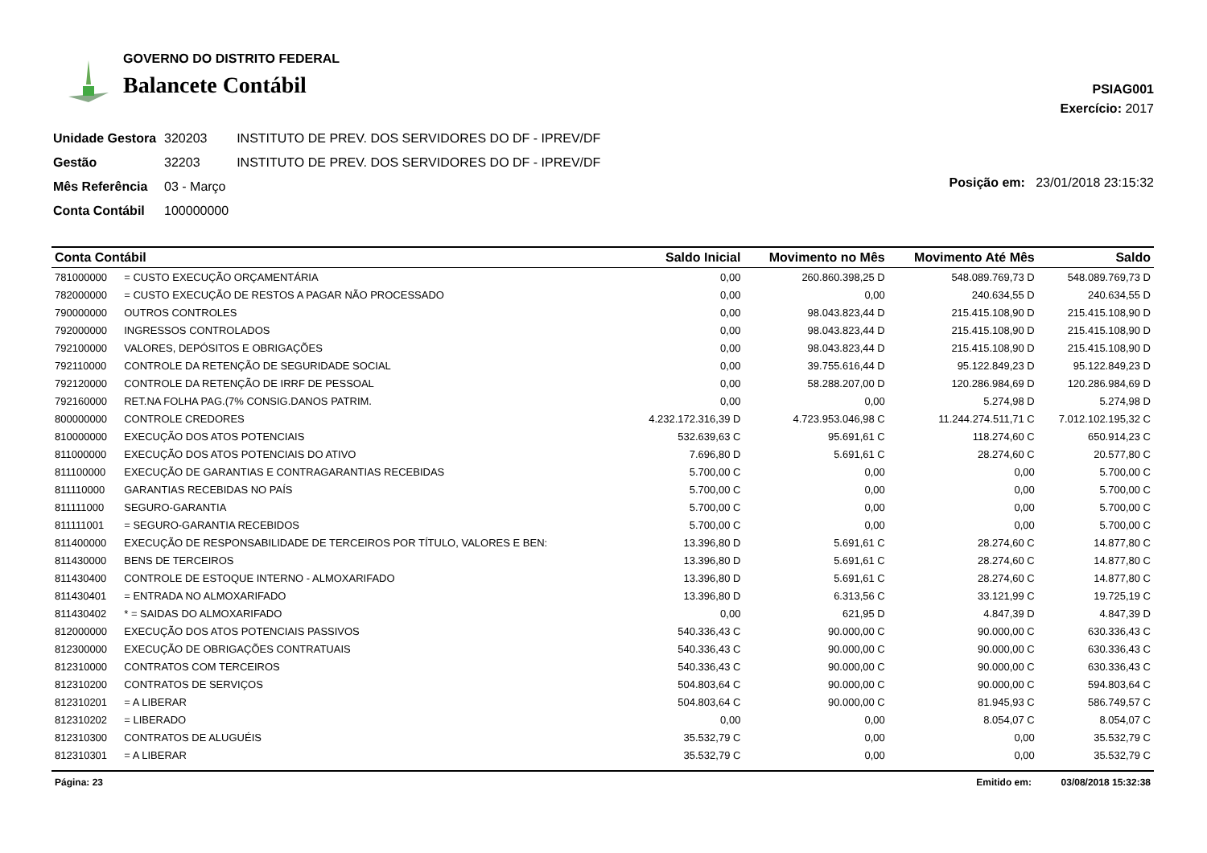GOVERNO DO DISTRITO FEDERAL
Balancete Contábil
PSIAG001
Exercício: 2017
| Unidade Gestora | 320203 | INSTITUTO DE PREV. DOS SERVIDORES DO DF - IPREV/DF |
| Gestão | 32203 | INSTITUTO DE PREV. DOS SERVIDORES DO DF - IPREV/DF |
| Mês Referência | 03 - Março | |
| Conta Contábil | 100000000 | |
Posição em: 23/01/2018 23:15:32
| Conta Contábil | | Saldo Inicial | Movimento no Mês | Movimento Até Mês | Saldo |
| --- | --- | --- | --- | --- | --- |
| 781000000 | = CUSTO EXECUÇÃO ORÇAMENTÁRIA | 0,00 | 260.860.398,25 D | 548.089.769,73 D | 548.089.769,73 D |
| 782000000 | = CUSTO EXECUÇÃO DE RESTOS A PAGAR NÃO PROCESSADO | 0,00 | 0,00 | 240.634,55 D | 240.634,55 D |
| 790000000 | OUTROS CONTROLES | 0,00 | 98.043.823,44 D | 215.415.108,90 D | 215.415.108,90 D |
| 792000000 | INGRESSOS CONTROLADOS | 0,00 | 98.043.823,44 D | 215.415.108,90 D | 215.415.108,90 D |
| 792100000 | VALORES, DEPÓSITOS E OBRIGAÇÕES | 0,00 | 98.043.823,44 D | 215.415.108,90 D | 215.415.108,90 D |
| 792110000 | CONTROLE DA RETENÇÃO DE SEGURIDADE SOCIAL | 0,00 | 39.755.616,44 D | 95.122.849,23 D | 95.122.849,23 D |
| 792120000 | CONTROLE DA RETENÇÃO DE IRRF DE PESSOAL | 0,00 | 58.288.207,00 D | 120.286.984,69 D | 120.286.984,69 D |
| 792160000 | RET.NA FOLHA PAG.(7% CONSIG.DANOS PATRIM. | 0,00 | 0,00 | 5.274,98 D | 5.274,98 D |
| 800000000 | CONTROLE CREDORES | 4.232.172.316,39 D | 4.723.953.046,98 C | 11.244.274.511,71 C | 7.012.102.195,32 C |
| 810000000 | EXECUÇÃO DOS ATOS POTENCIAIS | 532.639,63 C | 95.691,61 C | 118.274,60 C | 650.914,23 C |
| 811000000 | EXECUÇÃO DOS ATOS POTENCIAIS DO ATIVO | 7.696,80 D | 5.691,61 C | 28.274,60 C | 20.577,80 C |
| 811100000 | EXECUÇÃO DE GARANTIAS E CONTRAGARANTIAS RECEBIDAS | 5.700,00 C | 0,00 | 0,00 | 5.700,00 C |
| 811110000 | GARANTIAS RECEBIDAS NO PAÍS | 5.700,00 C | 0,00 | 0,00 | 5.700,00 C |
| 811111000 | SEGURO-GARANTIA | 5.700,00 C | 0,00 | 0,00 | 5.700,00 C |
| 811111001 | = SEGURO-GARANTIA RECEBIDOS | 5.700,00 C | 0,00 | 0,00 | 5.700,00 C |
| 811400000 | EXECUÇÃO DE RESPONSABILIDADE DE TERCEIROS POR TÍTULO, VALORES E BEN: | 13.396,80 D | 5.691,61 C | 28.274,60 C | 14.877,80 C |
| 811430000 | BENS DE TERCEIROS | 13.396,80 D | 5.691,61 C | 28.274,60 C | 14.877,80 C |
| 811430400 | CONTROLE DE ESTOQUE INTERNO - ALMOXARIFADO | 13.396,80 D | 5.691,61 C | 28.274,60 C | 14.877,80 C |
| 811430401 | = ENTRADA NO ALMOXARIFADO | 13.396,80 D | 6.313,56 C | 33.121,99 C | 19.725,19 C |
| 811430402 | * = SAIDAS DO ALMOXARIFADO | 0,00 | 621,95 D | 4.847,39 D | 4.847,39 D |
| 812000000 | EXECUÇÃO DOS ATOS POTENCIAIS PASSIVOS | 540.336,43 C | 90.000,00 C | 90.000,00 C | 630.336,43 C |
| 812300000 | EXECUÇÃO DE OBRIGAÇÕES CONTRATUAIS | 540.336,43 C | 90.000,00 C | 90.000,00 C | 630.336,43 C |
| 812310000 | CONTRATOS COM TERCEIROS | 540.336,43 C | 90.000,00 C | 90.000,00 C | 630.336,43 C |
| 812310200 | CONTRATOS DE SERVIÇOS | 504.803,64 C | 90.000,00 C | 90.000,00 C | 594.803,64 C |
| 812310201 | = A LIBERAR | 504.803,64 C | 90.000,00 C | 81.945,93 C | 586.749,57 C |
| 812310202 | = LIBERADO | 0,00 | 0,00 | 8.054,07 C | 8.054,07 C |
| 812310300 | CONTRATOS DE ALUGUÉIS | 35.532,79 C | 0,00 | 0,00 | 35.532,79 C |
| 812310301 | = A LIBERAR | 35.532,79 C | 0,00 | 0,00 | 35.532,79 C |
Página: 23 Emitido em: 03/08/2018 15:32:38